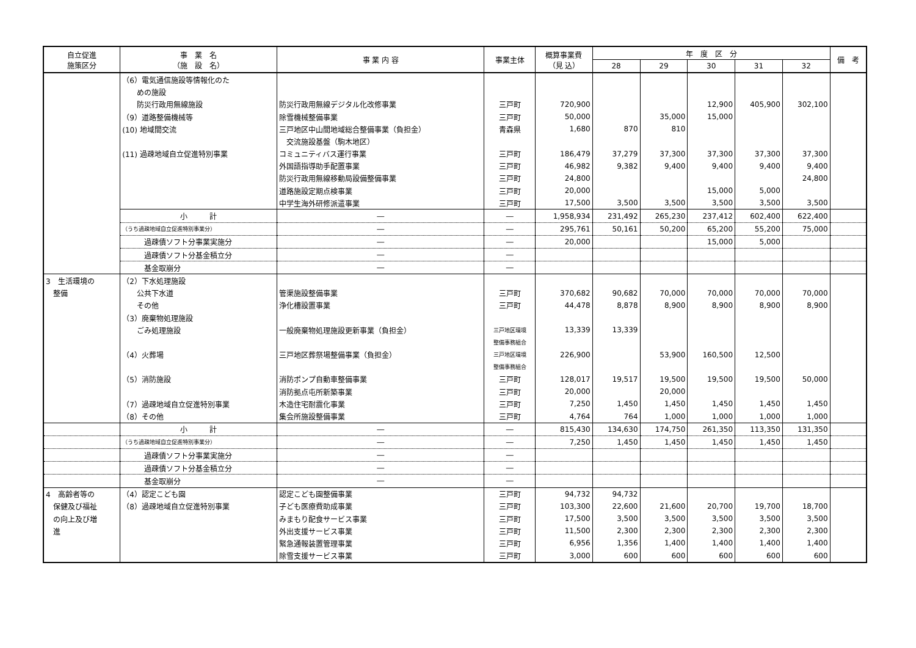| 自立促進 施策区分 | 事 業 名 （施 設 名） | 事 業 内 容 | 事業主体 | 概算事業費 （見 込） | 年 度 区 分 | | | | | 備 考 |
| --- | --- | --- | --- | --- | --- | --- | --- | --- | --- | --- |
| | | | | | 28 | 29 | 30 | 31 | 32 | |
| | （6）電気通信施設等情報化のた | | | | | | | | | |
| | めの施設 | | | | | | | | | |
| | 防災行政用無線施設 | 防災行政用無線デジタル化改修事業 | 三戸町 | 720,900 | | | 12,900 | 405,900 | 302,100 | |
| | （9）道路整備機械等 | 除雪機械整備事業 | 三戸町 | 50,000 | | 35,000 | 15,000 | | | |
| | (10) 地域間交流 | 三戸地区中山間地域総合整備事業（負担金） | 青森県 | 1,680 | 870 | 810 | | | | |
| | | 交流施設基盤（駒木地区） | | | | | | | | |
| | (11) 過疎地域自立促進特別事業 | コミュニティバス運行事業 | 三戸町 | 186,479 | 37,279 | 37,300 | 37,300 | 37,300 | 37,300 | |
| | | 外国語指導助手配置事業 | 三戸町 | 46,982 | 9,382 | 9,400 | 9,400 | 9,400 | 9,400 | |
| | | 防災行政用無線移動局設備整備事業 | 三戸町 | 24,800 | | | | | 24,800 | |
| | | 道路施設定期点検事業 | 三戸町 | 20,000 | | | 15,000 | 5,000 | | |
| | | 中学生海外研修派遣事業 | 三戸町 | 17,500 | 3,500 | 3,500 | 3,500 | 3,500 | 3,500 | |
| | 小 計 | ― | ― | 1,958,934 | 231,492 | 265,230 | 237,412 | 602,400 | 622,400 | |
| | （うち過疎地域自立促進特別事業分） | ― | ― | 295,761 | 50,161 | 50,200 | 65,200 | 55,200 | 75,000 | |
| | 過疎債ソフト分事業実施分 | ― | ― | 20,000 | | | 15,000 | 5,000 | | |
| | 過疎債ソフト分基金積立分 | ― | ― | | | | | | | |
| | 基金取崩分 | ― | ― | | | | | | | |
| 3 生活環境の | （2）下水処理施設 | | | | | | | | | |
| 整備 | 公共下水道 | 管渠施設整備事業 | 三戸町 | 370,682 | 90,682 | 70,000 | 70,000 | 70,000 | 70,000 | |
| | その他 | 浄化槽設置事業 | 三戸町 | 44,478 | 8,878 | 8,900 | 8,900 | 8,900 | 8,900 | |
| | （3）廃棄物処理施設 | | | | | | | | | |
| | ごみ処理施設 | 一般廃棄物処理施設更新事業（負担金） | 三戸地区環境 | 13,339 | 13,339 | | | | | |
| | | | 整備事務組合 | | | | | | | |
| | （4）火葬場 | 三戸地区葬祭場整備事業（負担金） | 三戸地区環境 | 226,900 | | 53,900 | 160,500 | 12,500 | | |
| | | | 整備事務組合 | | | | | | | |
| | （5）消防施設 | 消防ポンプ自動車整備事業 | 三戸町 | 128,017 | 19,517 | 19,500 | 19,500 | 19,500 | 50,000 | |
| | | 消防拠点屯所新築事業 | 三戸町 | 20,000 | | 20,000 | | | | |
| | （7）過疎地域自立促進特別事業 | 木造住宅耐震化事業 | 三戸町 | 7,250 | 1,450 | 1,450 | 1,450 | 1,450 | 1,450 | |
| | （8）その他 | 集会所施設整備事業 | 三戸町 | 4,764 | 764 | 1,000 | 1,000 | 1,000 | 1,000 | |
| | 小 計 | ― | ― | 815,430 | 134,630 | 174,750 | 261,350 | 113,350 | 131,350 | |
| | （うち過疎地域自立促進特別事業分） | ― | ― | 7,250 | 1,450 | 1,450 | 1,450 | 1,450 | 1,450 | |
| | 過疎債ソフト分事業実施分 | ― | ― | | | | | | | |
| | 過疎債ソフト分基金積立分 | ― | ― | | | | | | | |
| | 基金取崩分 | ― | ― | | | | | | | |
| 4 高齢者等の | （4）認定こども園 | 認定こども園整備事業 | 三戸町 | 94,732 | 94,732 | | | | | |
| 保健及び福祉 | （8）過疎地域自立促進特別事業 | 子ども医療費助成事業 | 三戸町 | 103,300 | 22,600 | 21,600 | 20,700 | 19,700 | 18,700 | |
| の向上及び増 | | みまもり配食サービス事業 | 三戸町 | 17,500 | 3,500 | 3,500 | 3,500 | 3,500 | 3,500 | |
| 進 | | 外出支援サービス事業 | 三戸町 | 11,500 | 2,300 | 2,300 | 2,300 | 2,300 | 2,300 | |
| | | 緊急通報装置管理事業 | 三戸町 | 6,956 | 1,356 | 1,400 | 1,400 | 1,400 | 1,400 | |
| | | 除雪支援サービス事業 | 三戸町 | 3,000 | 600 | 600 | 600 | 600 | 600 | |